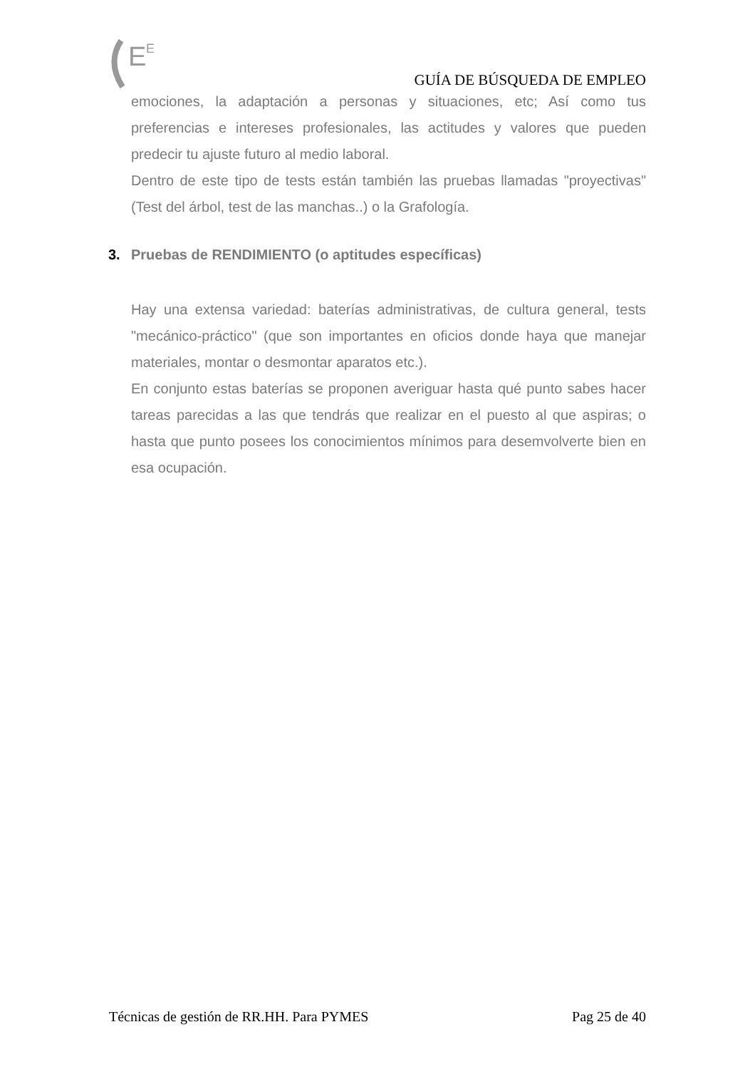E
E
GUÍA DE BÚSQUEDA DE EMPLEO
emociones, la adaptación a personas y situaciones, etc; Así como tus preferencias e intereses profesionales, las actitudes y valores que pueden predecir tu ajuste futuro al medio laboral.
Dentro de este tipo de tests están también las pruebas llamadas "proyectivas" (Test del árbol, test de las manchas..) o la Grafología.
3. Pruebas de RENDIMIENTO (o aptitudes específicas)
Hay una extensa variedad: baterías administrativas, de cultura general, tests "mecánico-práctico" (que son importantes en oficios donde haya que manejar materiales, montar o desmontar aparatos etc.).
En conjunto estas baterías se proponen averiguar hasta qué punto sabes hacer tareas parecidas a las que tendrás que realizar en el puesto al que aspiras; o hasta que punto posees los conocimientos mínimos para desemvolverte bien en esa ocupación.
Técnicas de gestión de RR.HH. Para PYMES Pag 25 de 40